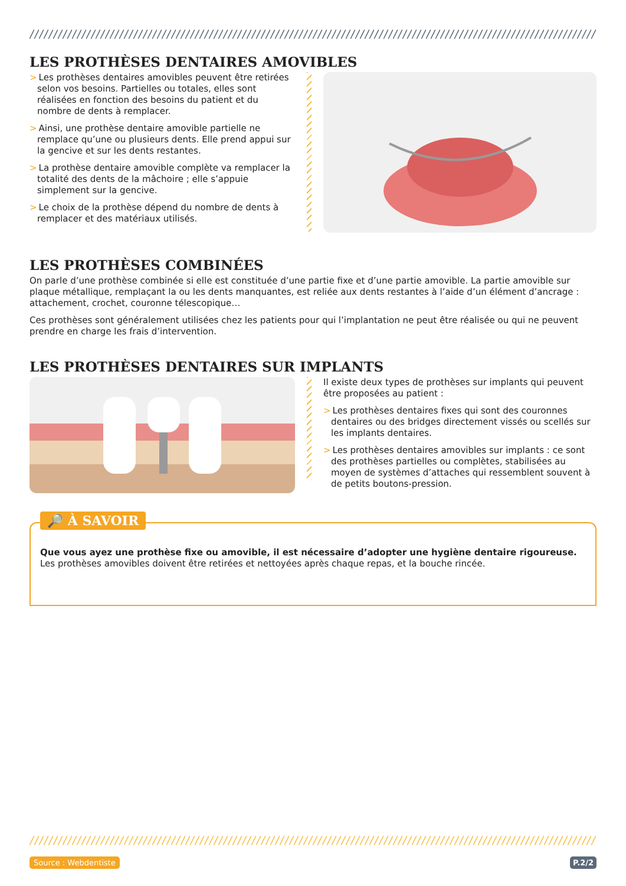LES PROTHÈSES DENTAIRES AMOVIBLES
> Les prothèses dentaires amovibles peuvent être retirées selon vos besoins. Partielles ou totales, elles sont réalisées en fonction des besoins du patient et du nombre de dents à remplacer.
> Ainsi, une prothèse dentaire amovible partielle ne remplace qu’une ou plusieurs dents. Elle prend appui sur la gencive et sur les dents restantes.
> La prothèse dentaire amovible complète va remplacer la totalité des dents de la mâchoire ; elle s’appuie simplement sur la gencive.
> Le choix de la prothèse dépend du nombre de dents à remplacer et des matériaux utilisés.
LES PROTHÈSES COMBINÉES
On parle d’une prothèse combinée si elle est constituée d’une partie fixe et d’une partie amovible. La partie amovible sur plaque métallique, remplaçant la ou les dents manquantes, est reliée aux dents restantes à l’aide d’un élément d’ancrage : attachement, crochet, couronne télescopique…
Ces prothèses sont généralement utilisées chez les patients pour qui l’implantation ne peut être réalisée ou qui ne peuvent prendre en charge les frais d’intervention.
LES PROTHÈSES DENTAIRES SUR IMPLANTS
Il existe deux types de prothèses sur implants qui peuvent être proposées au patient :
> Les prothèses dentaires fixes qui sont des couronnes dentaires ou des bridges directement vissés ou scellés sur les implants dentaires.
> Les prothèses dentaires amovibles sur implants : ce sont des prothèses partielles ou complètes, stabilisées au moyen de systèmes d’attaches qui ressemblent souvent à de petits boutons-pression.
🔎 À SAVOIR
Que vous ayez une prothèse fixe ou amovible, il est nécessaire d’adopter une hygiène dentaire rigoureuse. Les prothèses amovibles doivent être retirées et nettoyées après chaque repas, et la bouche rincée.
Source : Webdentiste P.2/2